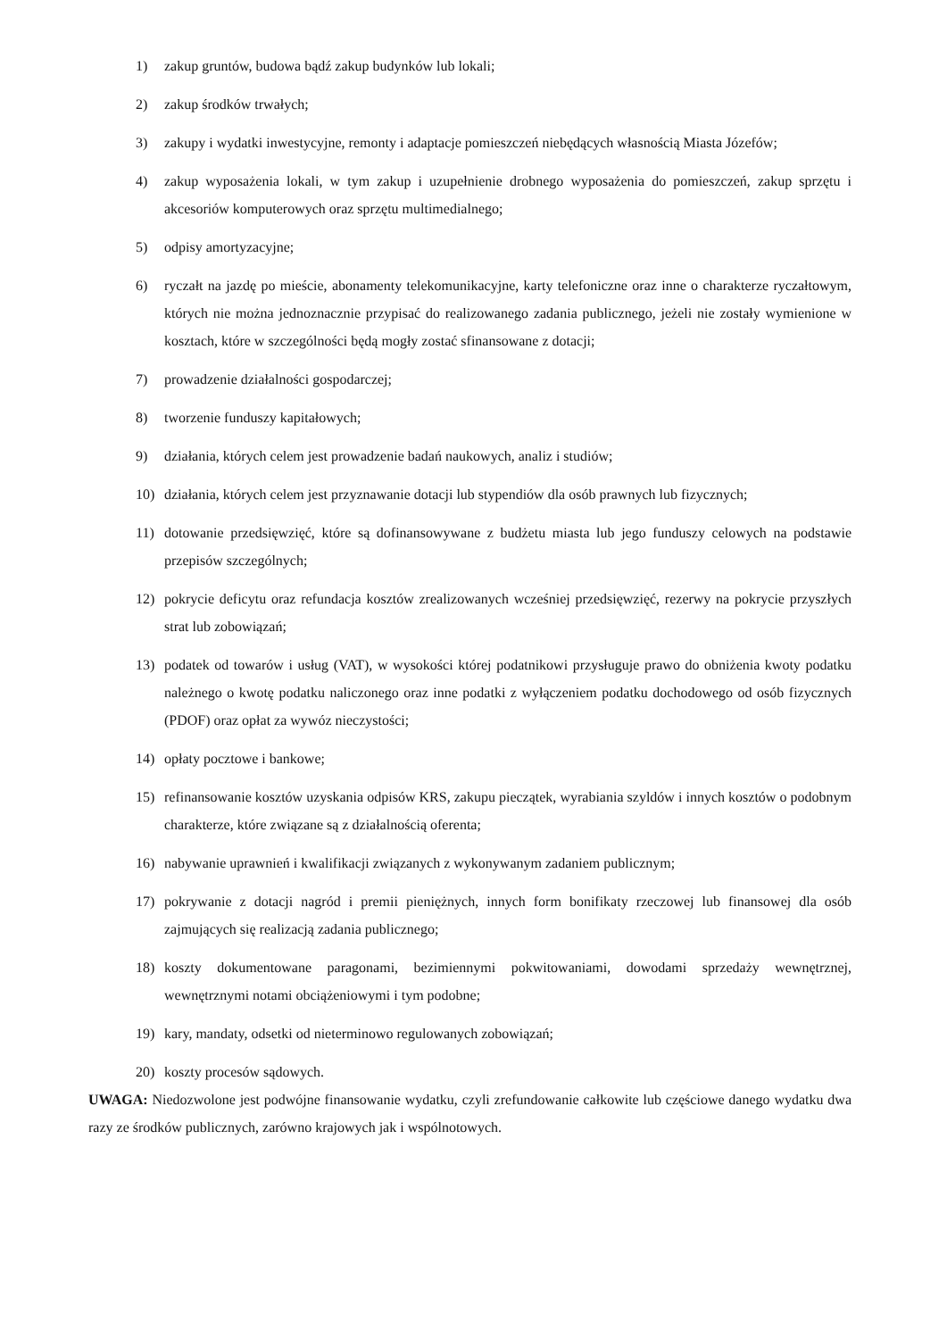1) zakup gruntów, budowa bądź zakup budynków lub lokali;
2) zakup środków trwałych;
3) zakupy i wydatki inwestycyjne, remonty i adaptacje pomieszczeń niebędących własnością Miasta Józefów;
4) zakup wyposażenia lokali, w tym zakup i uzupełnienie drobnego wyposażenia do pomieszczeń, zakup sprzętu i akcesoriów komputerowych oraz sprzętu multimedialnego;
5) odpisy amortyzacyjne;
6) ryczałt na jazdę po mieście, abonamenty telekomunikacyjne, karty telefoniczne oraz inne o charakterze ryczałtowym, których nie można jednoznacznie przypisać do realizowanego zadania publicznego, jeżeli nie zostały wymienione w kosztach, które w szczególności będą mogły zostać sfinansowane z dotacji;
7) prowadzenie działalności gospodarczej;
8) tworzenie funduszy kapitałowych;
9) działania, których celem jest prowadzenie badań naukowych, analiz i studiów;
10) działania, których celem jest przyznawanie dotacji lub stypendiów dla osób prawnych lub fizycznych;
11) dotowanie przedsięwzięć, które są dofinansowywane z budżetu miasta lub jego funduszy celowych na podstawie przepisów szczególnych;
12) pokrycie deficytu oraz refundacja kosztów zrealizowanych wcześniej przedsięwzięć, rezerwy na pokrycie przyszłych strat lub zobowiązań;
13) podatek od towarów i usług (VAT), w wysokości której podatnikowi przysługuje prawo do obniżenia kwoty podatku należnego o kwotę podatku naliczonego oraz inne podatki z wyłączeniem podatku dochodowego od osób fizycznych (PDOF) oraz opłat za wywóz nieczystości;
14) opłaty pocztowe i bankowe;
15) refinansowanie kosztów uzyskania odpisów KRS, zakupu pieczątek, wyrabiania szyldów i innych kosztów o podobnym charakterze, które związane są z działalnością oferenta;
16) nabywanie uprawnień i kwalifikacji związanych z wykonywanym zadaniem publicznym;
17) pokrywanie z dotacji nagród i premii pieniężnych, innych form bonifikaty rzeczowej lub finansowej dla osób zajmujących się realizacją zadania publicznego;
18) koszty dokumentowane paragonami, bezimiennymi pokwitowaniami, dowodami sprzedaży wewnętrznej, wewnętrznymi notami obciążeniowymi i tym podobne;
19) kary, mandaty, odsetki od nieterminowo regulowanych zobowiązań;
20) koszty procesów sądowych.
UWAGA: Niedozwolone jest podwójne finansowanie wydatku, czyli zrefundowanie całkowite lub częściowe danego wydatku dwa razy ze środków publicznych, zarówno krajowych jak i wspólnotowych.